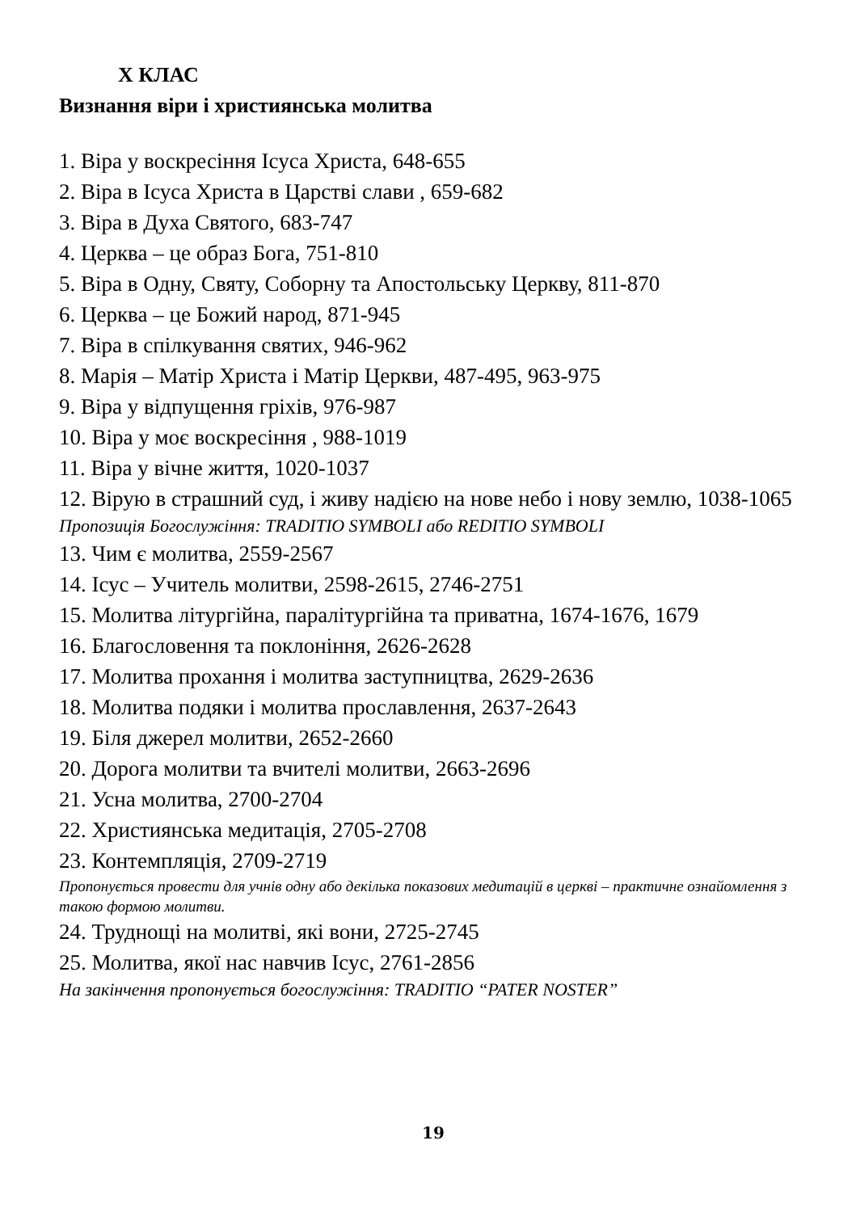X КЛАС
Визнання віри і християнська молитва
1. Віра у воскресіння Ісуса Христа, 648-655
2. Віра в Ісуса Христа в Царстві слави , 659-682
3. Віра в Духа Святого, 683-747
4. Церква – це образ Бога, 751-810
5. Віра в Одну, Святу, Соборну та Апостольську Церкву, 811-870
6. Церква – це Божий народ, 871-945
7. Віра в спілкування святих, 946-962
8. Марія – Матір Христа і Матір Церкви, 487-495, 963-975
9. Віра у відпущення гріхів, 976-987
10. Віра у моє воскресіння , 988-1019
11. Віра у вічне життя, 1020-1037
12. Вірую в страшний суд, і живу надією на нове небо і нову землю, 1038-1065
Пропозиція Богослужіння: TRADITIO SYMBOLI або REDITIO SYMBOLI
13. Чим є молитва, 2559-2567
14. Ісус – Учитель молитви, 2598-2615, 2746-2751
15. Молитва літургійна, паралітургійна та приватна, 1674-1676, 1679
16. Благословення та поклоніння, 2626-2628
17. Молитва прохання і молитва заступництва, 2629-2636
18. Молитва подяки і молитва прославлення, 2637-2643
19. Біля джерел молитви, 2652-2660
20. Дорога молитви та вчителі молитви, 2663-2696
21. Усна молитва, 2700-2704
22. Християнська медитація, 2705-2708
23. Контемпляція, 2709-2719
Пропонується провести для учнів одну або декілька показових медитацій в церкві – практичне ознайомлення з такою формою молитви.
24. Труднощі на молитві, які вони, 2725-2745
25. Молитва, якої нас навчив Ісус, 2761-2856
На закінчення пропонується богослужіння: TRADITIO “PATER NOSTER”
19